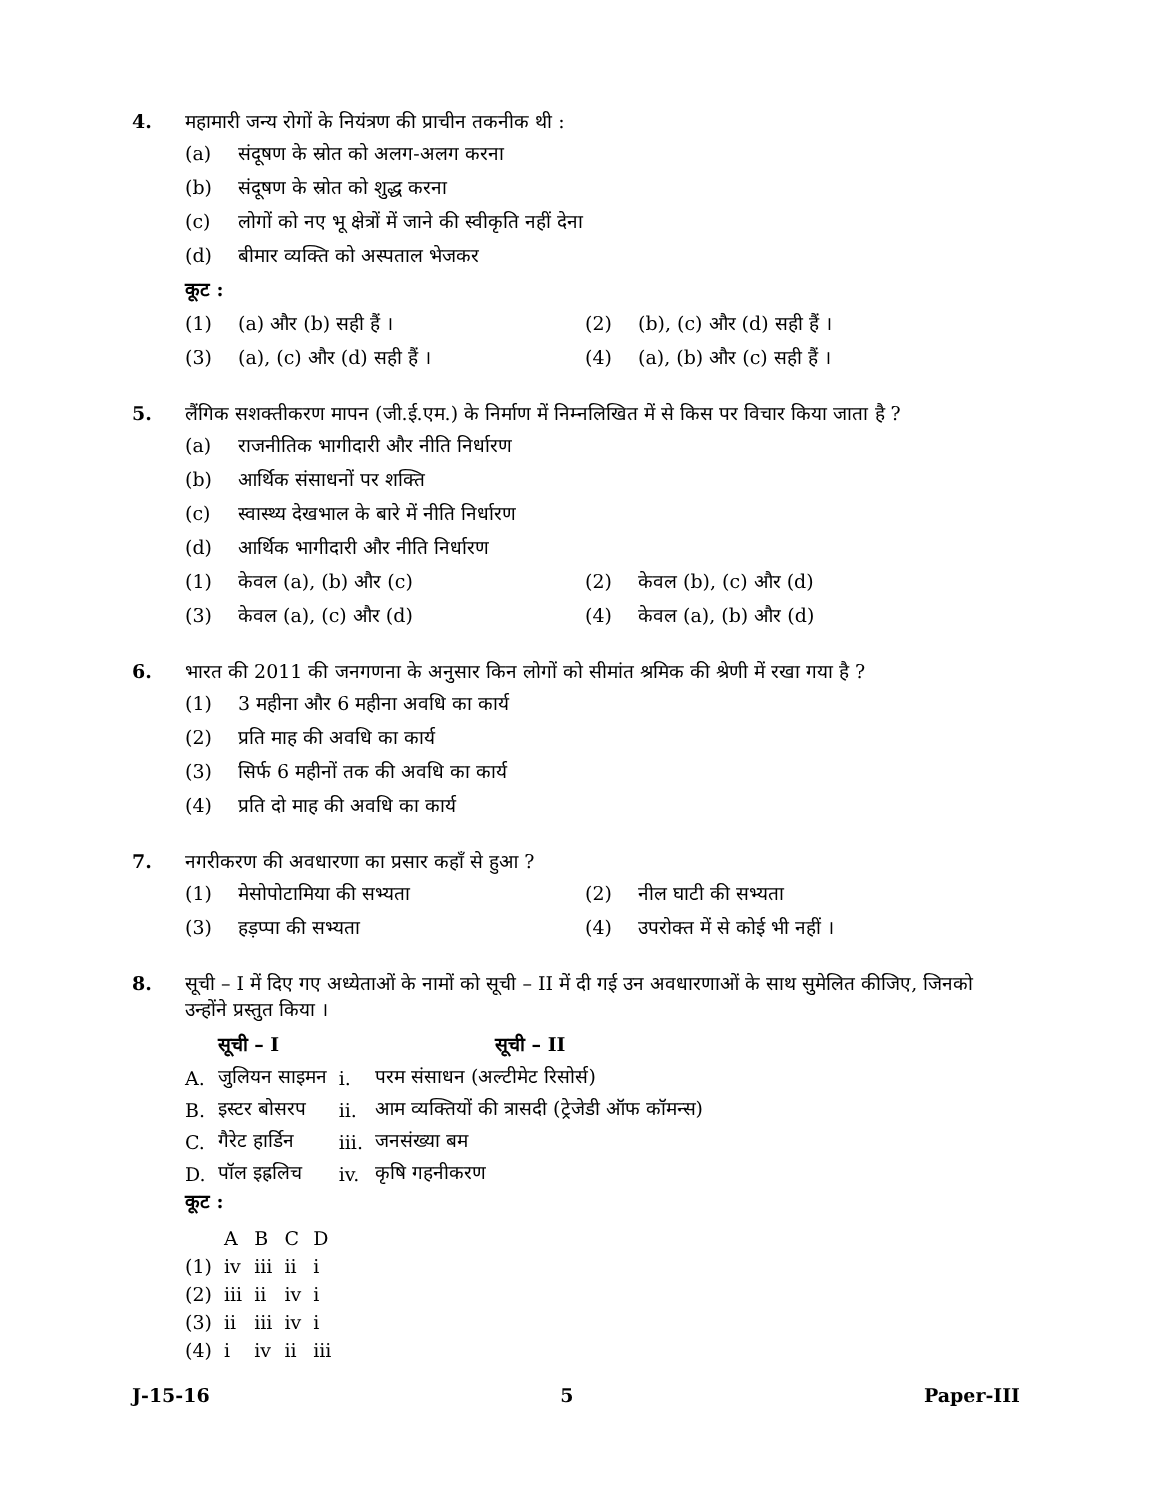4. महामारी जन्य रोगों के नियंत्रण की प्राचीन तकनीक थी :
(a) संदूषण के स्रोत को अलग-अलग करना
(b) संदूषण के स्रोत को शुद्ध करना
(c) लोगों को नए भू क्षेत्रों में जाने की स्वीकृति नहीं देना
(d) बीमार व्यक्ति को अस्पताल भेजकर
कूट :
(1) (a) और (b) सही हैं । (2) (b), (c) और (d) सही हैं ।
(3) (a), (c) और (d) सही हैं । (4) (a), (b) और (c) सही हैं ।
5. लैंगिक सशक्तीकरण मापन (जी.ई.एम.) के निर्माण में निम्नलिखित में से किस पर विचार किया जाता है ?
(a) राजनीतिक भागीदारी और नीति निर्धारण
(b) आर्थिक संसाधनों पर शक्ति
(c) स्वास्थ्य देखभाल के बारे में नीति निर्धारण
(d) आर्थिक भागीदारी और नीति निर्धारण
(1) केवल (a), (b) और (c) (2) केवल (b), (c) और (d)
(3) केवल (a), (c) और (d) (4) केवल (a), (b) और (d)
6. भारत की 2011 की जनगणना के अनुसार किन लोगों को सीमांत श्रमिक की श्रेणी में रखा गया है ?
(1) 3 महीना और 6 महीना अवधि का कार्य
(2) प्रति माह की अवधि का कार्य
(3) सिर्फ 6 महीनों तक की अवधि का कार्य
(4) प्रति दो माह की अवधि का कार्य
7. नगरीकरण की अवधारणा का प्रसार कहाँ से हुआ ?
(1) मेसोपोटामिया की सभ्यता (2) नील घाटी की सभ्यता
(3) हड़प्पा की सभ्यता (4) उपरोक्त में से कोई भी नहीं ।
8. सूची – I में दिए गए अध्येताओं के नामों को सूची – II में दी गई उन अवधारणाओं के साथ सुमेलित कीजिए, जिनको उन्होंने प्रस्तुत किया ।
| | सूची – I | | सूची – II |
| --- | --- | --- | --- |
| A. | जुलियन साइमन | i. | परम संसाधन (अल्टीमेट रिसोर्स) |
| B. | इस्टर बोसरप | ii. | आम व्यक्तियों की त्रासदी (ट्रेजेडी ऑफ कॉमन्स) |
| C. | गैरेट हार्डिन | iii. | जनसंख्या बम |
| D. | पॉल इह्रलिच | iv. | कृषि गहनीकरण |
कूट :
| | A | B | C | D |
| --- | --- | --- | --- | --- |
| (1) | iv | iii | ii | i |
| (2) | iii | ii | iv | i |
| (3) | ii | iii | iv | i |
| (4) | i | iv | ii | iii |
J-15-16 5 Paper-III